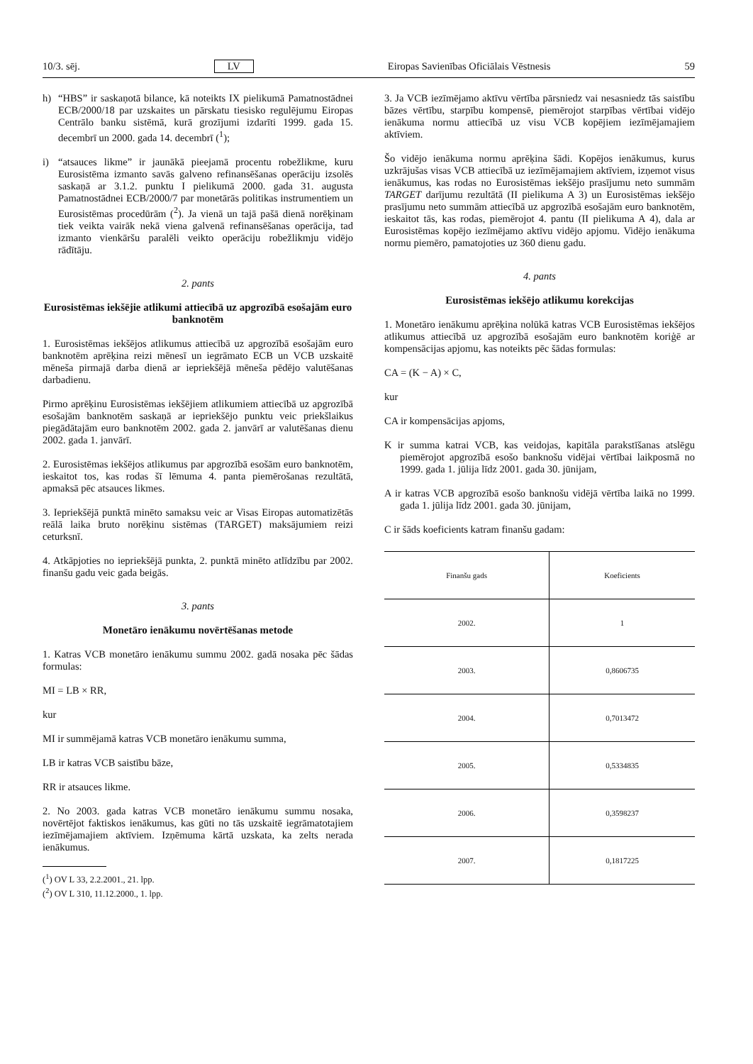10/3. sēj. LV Eiropas Savienības Oficiālais Vēstnesis 59
h) “HBS” ir saskaņotā bilance, kā noteikts IX pielikumā Pamatnostādnei ECB/2000/18 par uzskaites un pārskatu tiesisko regulējumu Eiropas Centrālo banku sistēmā, kurā grozījumi izdarīti 1999. gada 15. decembrī un 2000. gada 14. decembrī (<sup>1</sup>);
i) “atsauces likme” ir jaunākā pieejamā procentu robežlikme, kuru Eurosistēma izmanto savās galveno refinansēšanas operāciju izsolēs saskaņā ar 3.1.2. punktu I pielikumā 2000. gada 31. augusta Pamatnostādnei ECB/2000/7 par monetārās politikas instrumentiem un Eurosistēmas procedūrām (<sup>2</sup>). Ja vienā un tajā pašā dienā norēķinam tiek veikta vairāk nekā viena galvenā refinansēšanas operācija, tad izmanto vienkāršu paralēli veikto operāciju robežlikmju vidējo rādītāju.
2. pants
Eurosistēmas iekšējie atlikumi attiecībā uz apgrozībā esošajām euro banknotēm
1. Eurosistēmas iekšējos atlikumus attiecībā uz apgrozībā esošajām euro banknotēm aprēķina reizi mēnesī un iegrāmato ECB un VCB uzskaitē mēneša pirmajā darba dienā ar iepriekšējā mēneša pēdējo valutēšanas darbadienu.
Pirmo aprēķinu Eurosistēmas iekšējiem atlikumiem attiecībā uz apgrozībā esošajām banknotēm saskaņā ar iepriekšējo punktu veic priekšlaikus piegādātajām euro banknotēm 2002. gada 2. janvārī ar valutēšanas dienu 2002. gada 1. janvārī.
2. Eurosistēmas iekšējos atlikumus par apgrozībā esošām euro banknotēm, ieskaitot tos, kas rodas šī lēmuma 4. panta piemērošanas rezultātā, apmaksā pēc atsauces likmes.
3. Iepriekšējā punktā minēto samaksu veic ar Visas Eiropas automatizētās reālā laika bruto norēķinu sistēmas (TARGET) maksājumiem reizi ceturksnī.
4. Atkāpjoties no iepriekšējā punkta, 2. punktā minēto atlīdzību par 2002. finanšu gadu veic gada beigās.
3. pants
Monetāro ienākumu novērtēšanas metode
1. Katras VCB monetāro ienākumu summu 2002. gadā nosaka pēc šādas formulas:
MI = LB × RR,
kur
MI ir summējamā katras VCB monetāro ienākumu summa,
LB ir katras VCB saistību bāze,
RR ir atsauces likme.
2. No 2003. gada katras VCB monetāro ienākumu summu nosaka, novērtējot faktiskos ienākumus, kas gūti no tās uzskaitē iegrāmatotajiem iezīmējamajiem aktīviem. Izņēmuma kārtā uzskata, ka zelts nerada ienākumus.
(<sup>1</sup>) OV L 33, 2.2.2001., 21. lpp.
(<sup>2</sup>) OV L 310, 11.12.2000., 1. lpp.
3. Ja VCB iezīmējamo aktīvu vērtība pārsniedz vai nesasniedz tās saistību bāzes vērtību, starpību kompensē, piemērojot starpības vērtībai vidējo ienākuma normu attiecībā uz visu VCB kopējiem iezīmējamajiem aktīviem.
Šo vidējo ienākuma normu aprēķina šādi. Kopējos ienākumus, kurus uzkrājušas visas VCB attiecībā uz iezīmējamajiem aktīviem, izņemot visus ienākumus, kas rodas no Eurosistēmas iekšējo prasījumu neto summām TARGET darījumu rezultātā (II pielikuma A 3) un Eurosistēmas iekšējo prasījumu neto summām attiecībā uz apgrozībā esošajām euro banknotēm, ieskaitot tās, kas rodas, piemērojot 4. pantu (II pielikuma A 4), dala ar Eurosistēmas kopējo iezīmējamo aktīvu vidējo apjomu. Vidējo ienākuma normu piemēro, pamatojoties uz 360 dienu gadu.
4. pants
Eurosistēmas iekšējo atlikumu korekcijas
1. Monetāro ienākumu aprēķina nolūkā katras VCB Eurosistēmas iekšējos atlikumus attiecībā uz apgrozībā esošajām euro banknotēm koriģē ar kompensācijas apjomu, kas noteikts pēc šādas formulas:
CA = (K − A) × C,
kur
CA ir kompensācijas apjoms,
K ir summa katrai VCB, kas veidojas, kapitāla parakstīšanas atslēgu piemērojot apgrozībā esošo banknošu vidējai vērtībai laikposmā no 1999. gada 1. jūlija līdz 2001. gada 30. jūnijam,
A ir katras VCB apgrozībā esošo banknošu vidējā vērtība laikā no 1999. gada 1. jūlija līdz 2001. gada 30. jūnijam,
C ir šāds koeficients katram finanšu gadam:
| Finanšu gads | Koeficients |
| --- | --- |
| 2002. | 1 |
| 2003. | 0,8606735 |
| 2004. | 0,7013472 |
| 2005. | 0,5334835 |
| 2006. | 0,3598237 |
| 2007. | 0,1817225 |